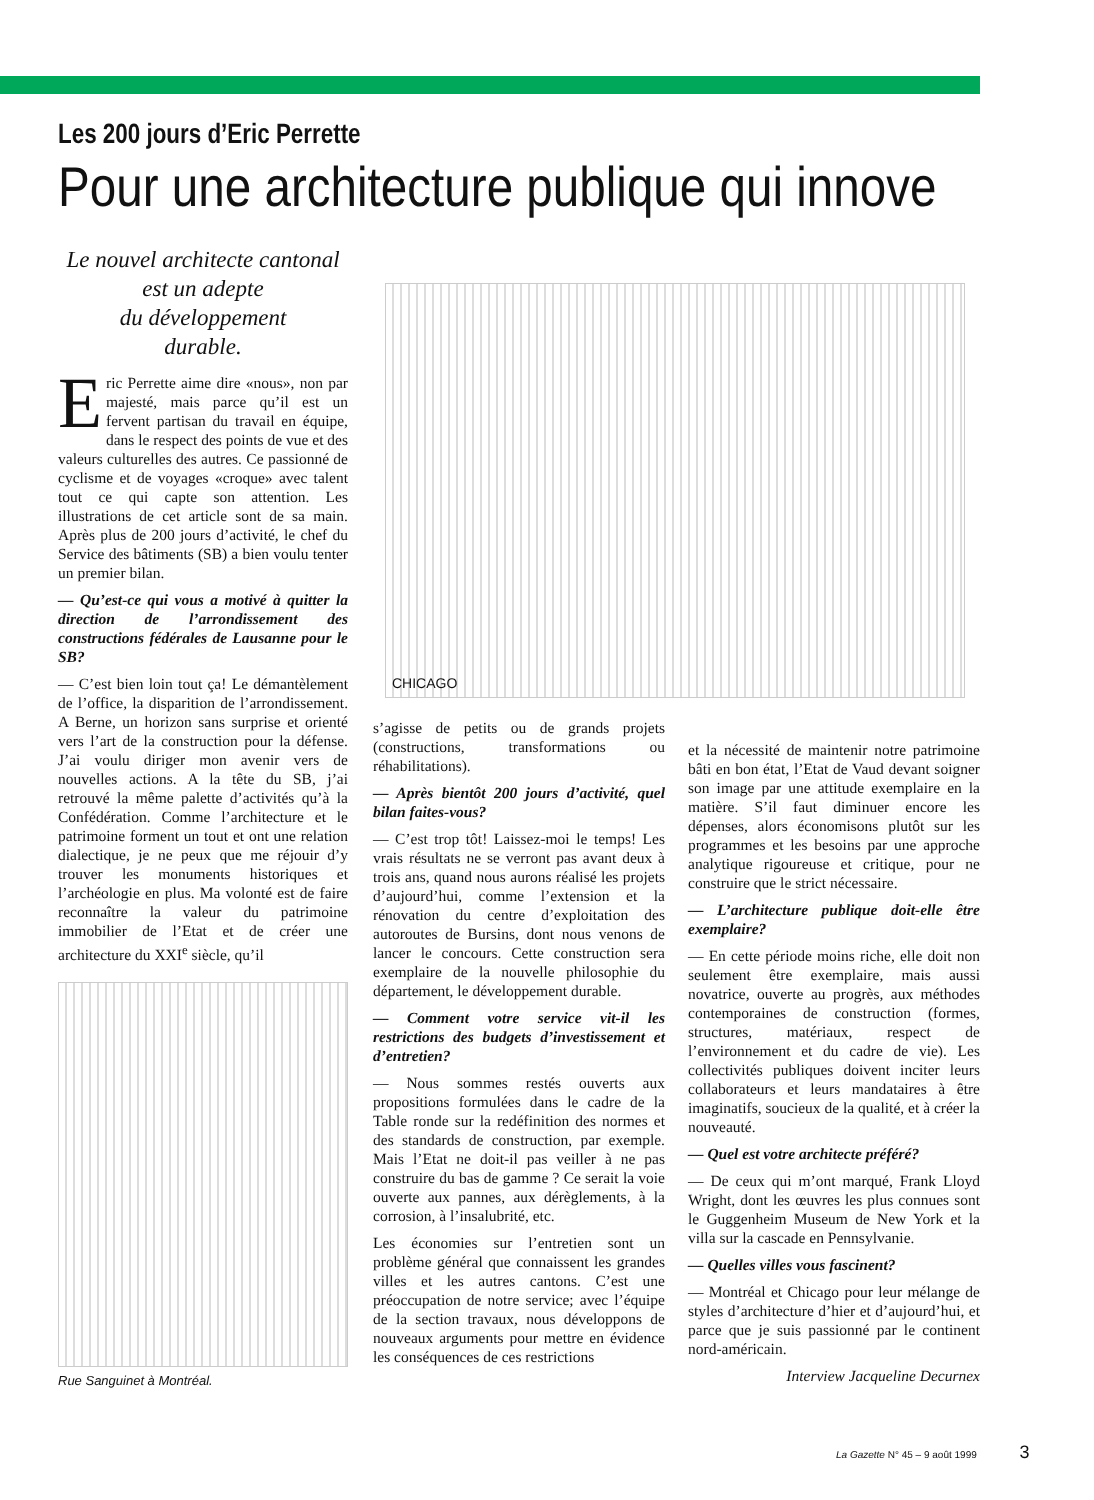Les 200 jours d’Eric Perrette
Pour une architecture publique qui innove
Le nouvel architecte cantonal
est un adepte
du développement
durable.
Eric Perrette aime dire «nous», non par majesté, mais parce qu’il est un fervent partisan du travail en équipe, dans le respect des points de vue et des valeurs culturelles des autres. Ce passionné de cyclisme et de voyages «croque» avec talent tout ce qui capte son attention. Les illustrations de cet article sont de sa main. Après plus de 200 jours d’activité, le chef du Service des bâtiments (SB) a bien voulu tenter un premier bilan.
— Qu’est-ce qui vous a motivé à quitter la direction de l’arrondissement des constructions fédérales de Lausanne pour le SB?
— C’est bien loin tout ça! Le démantèlement de l’office, la disparition de l’arrondissement. A Berne, un horizon sans surprise et orienté vers l’art de la construction pour la défense. J’ai voulu diriger mon avenir vers de nouvelles actions. A la tête du SB, j’ai retrouvé la même palette d’activités qu’à la Confédération. Comme l’architecture et le patrimoine forment un tout et ont une relation dialectique, je ne peux que me réjouir d’y trouver les monuments historiques et l’archéologie en plus. Ma volonté est de faire reconnaître la valeur du patrimoine immobilier de l’Etat et de créer une architecture du XXI<sup>e</sup> siècle, qu’il
Rue Sanguinet à Montréal.
CHICAGO
s’agisse de petits ou de grands projets (constructions, transformations ou réhabilitations).
— Après bientôt 200 jours d’activité, quel bilan faites-vous?
— C’est trop tôt! Laissez-moi le temps! Les vrais résultats ne se verront pas avant deux à trois ans, quand nous aurons réalisé les projets d’aujourd’hui, comme l’extension et la rénovation du centre d’exploitation des autoroutes de Bursins, dont nous venons de lancer le concours. Cette construction sera exemplaire de la nouvelle philosophie du département, le développement durable.
— Comment votre service vit-il les restrictions des budgets d’investissement et d’entretien?
— Nous sommes restés ouverts aux propositions formulées dans le cadre de la Table ronde sur la redéfinition des normes et des standards de construction, par exemple. Mais l’Etat ne doit-il pas veiller à ne pas construire du bas de gamme ? Ce serait la voie ouverte aux pannes, aux dérèglements, à la corrosion, à l’insalubrité, etc.
Les économies sur l’entretien sont un problème général que connaissent les grandes villes et les autres cantons. C’est une préoccupation de notre service; avec l’équipe de la section travaux, nous développons de nouveaux arguments pour mettre en évidence les conséquences de ces restrictions
et la nécessité de maintenir notre patrimoine bâti en bon état, l’Etat de Vaud devant soigner son image par une attitude exemplaire en la matière. S’il faut diminuer encore les dépenses, alors économisons plutôt sur les programmes et les besoins par une approche analytique rigoureuse et critique, pour ne construire que le strict nécessaire.
— L’architecture publique doit-elle être exemplaire?
— En cette période moins riche, elle doit non seulement être exemplaire, mais aussi novatrice, ouverte au progrès, aux méthodes contemporaines de construction (formes, structures, matériaux, respect de l’environnement et du cadre de vie). Les collectivités publiques doivent inciter leurs collaborateurs et leurs mandataires à être imaginatifs, soucieux de la qualité, et à créer la nouveauté.
— Quel est votre architecte préféré?
— De ceux qui m’ont marqué, Frank Lloyd Wright, dont les œuvres les plus connues sont le Guggenheim Museum de New York et la villa sur la cascade en Pennsylvanie.
— Quelles villes vous fascinent?
— Montréal et Chicago pour leur mélange de styles d’architecture d’hier et d’aujourd’hui, et parce que je suis passionné par le continent nord-américain.
Interview Jacqueline Decurnex
La Gazette N° 45 – 9 août 1999 3